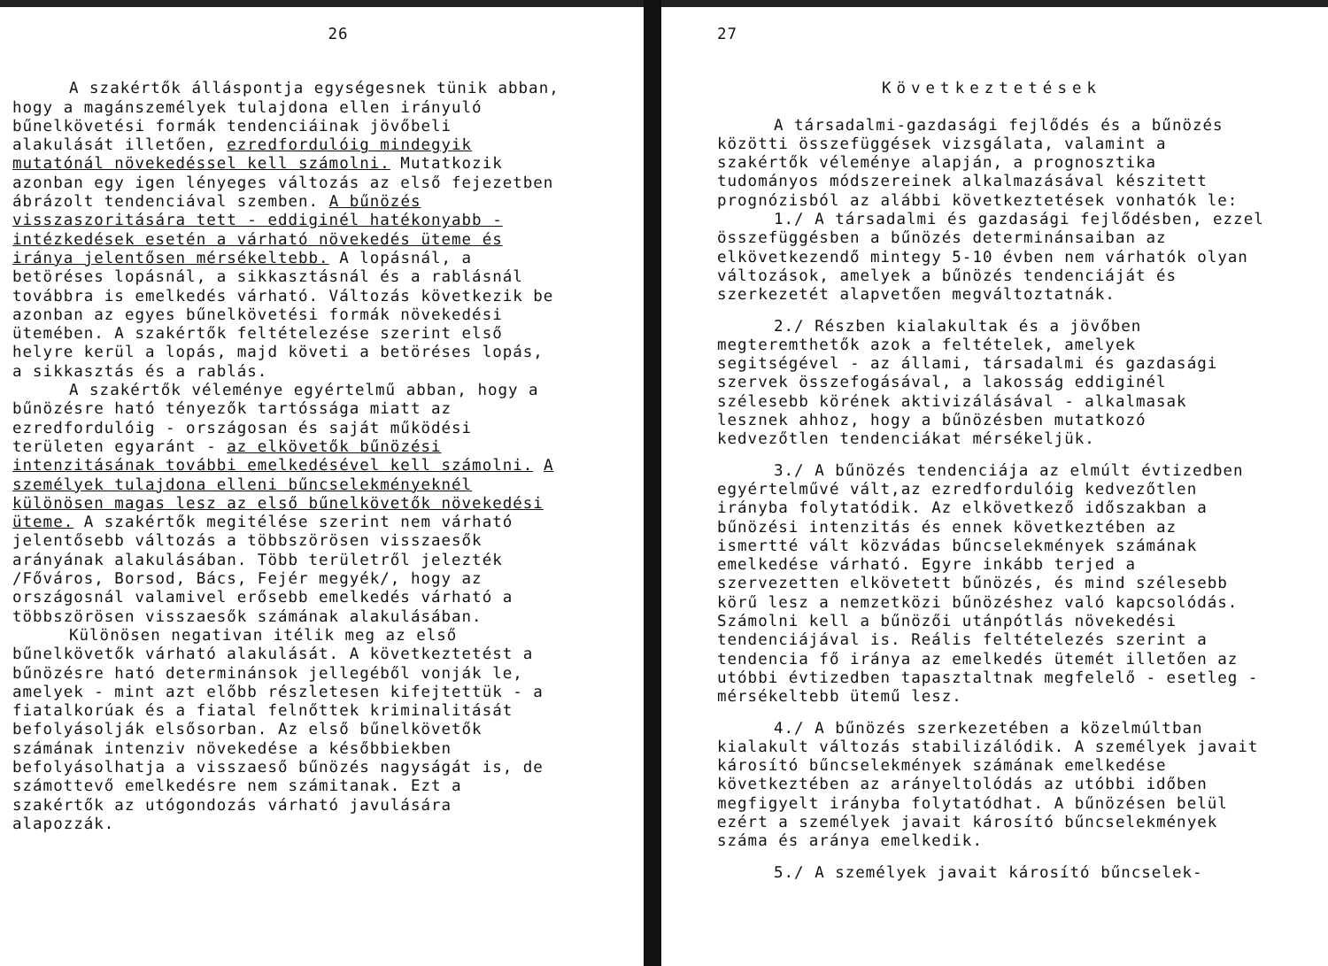26
A szakértők álláspontja egységesnek tünik abban, hogy a magánszemélyek tulajdona ellen irányuló bűnelkövetési formák tendenciáinak jövőbeli alakulását illetően, ezredfordulóig mindegyik mutatónál növekedéssel kell számolni. Mutatkozik azonban egy igen lényeges változás az első fejezetben ábrázolt tendenciával szemben. A bűnözés visszaszoritására tett - eddiginél hatékonyabb - intézkedések esetén a várható növekedés üteme és iránya jelentősen mérsékeltebb. A lopásnál, a betöréses lopásnál, a sikkasztásnál és a rablásnál továbbra is emelkedés várható. Változás következik be azonban az egyes bűnelkövetési formák növekedési ütemében. A szakértők feltételezése szerint első helyre kerül a lopás, majd követi a betöréses lopás, a sikkasztás és a rablás.
A szakértők véleménye egyértelmű abban, hogy a bűnözésre ható tényezők tartóssága miatt az ezredfordulóig - országosan és saját működési területen egyaránt - az elkövetők bűnözési intenzitásának további emelkedésével kell számolni. A személyek tulajdona elleni bűncselekményeknél különösen magas lesz az első bűnelkövetők növekedési üteme. A szakértők megitélése szerint nem várható jelentősebb változás a többszörösen visszaesők arányának alakulásában. Több területről jelezték /Főváros, Borsod, Bács, Fejér megyék/, hogy az országosnál valamivel erősebb emelkedés várható a többszörösen visszaesők számának alakulásában.
Különösen negativan itélik meg az első bűnelkövetők várható alakulását. A következtetést a bűnözésre ható determinánsok jellegéből vonják le, amelyek - mint azt előbb részletesen kifejtettük - a fiatalkorúak és a fiatal felnőttek kriminalitását befolyásolják elsősorban. Az első bűnelkövetők számának intenziv növekedése a későbbiekben befolyásolhatja a visszaeső bűnözés nagyságát is, de számottevő emelkedésre nem számitanak. Ezt a szakértők az utógondozás várható javulására alapozzák.
27
Következtetések
A társadalmi-gazdasági fejlődés és a bűnözés közötti összefüggések vizsgálata, valamint a szakértők véleménye alapján, a prognosztika tudományos módszereinek alkalmazásával készitett prognózisból az alábbi következtetések vonhatók le:
1./ A társadalmi és gazdasági fejlődésben, ezzel összefüggésben a bűnözés determinánsaiban az elkövetkezendő mintegy 5-10 évben nem várhatók olyan változások, amelyek a bűnözés tendenciáját és szerkezetét alapvetően megváltoztatnák.
2./ Részben kialakultak és a jövőben megteremthetők azok a feltételek, amelyek segitségével - az állami, társadalmi és gazdasági szervek összefogásával, a lakosság eddiginél szélesebb körének aktivizálásával - alkalmasak lesznek ahhoz, hogy a bűnözésben mutatkozó kedvezőtlen tendenciákat mérsékeljük.
3./ A bűnözés tendenciája az elmúlt évtizedben egyértelművé vált,az ezredfordulóig kedvezőtlen irányba folytatódik. Az elkövetkező időszakban a bűnözési intenzitás és ennek következtében az ismertté vált közvádas bűncselekmények számának emelkedése várható. Egyre inkább terjed a szervezetten elkövetett bűnözés, és mind szélesebb körű lesz a nemzetközi bűnözéshez való kapcsolódás. Számolni kell a bűnözői utánpótlás növekedési tendenciájával is. Reális feltételezés szerint a tendencia fő iránya az emelkedés ütemét illetően az utóbbi évtizedben tapasztaltnak megfelelő - esetleg - mérsékeltebb ütemű lesz.
4./ A bűnözés szerkezetében a közelmúltban kialakult változás stabilizálódik. A személyek javait károsító bűncselekmények számának emelkedése következtében az arányeltolódás az utóbbi időben megfigyelt irányba folytatódhat. A bűnözésen belül ezért a személyek javait károsító bűncselekmények száma és aránya emelkedik.
5./ A személyek javait károsító bűncselek-